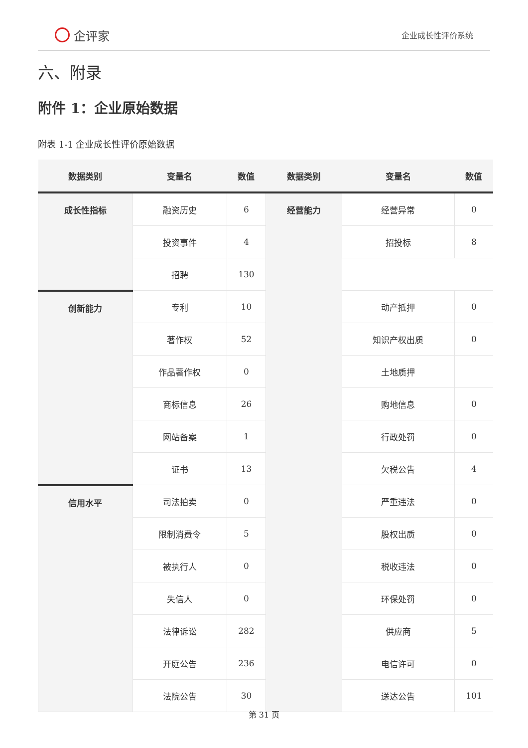企评家
企业成长性评价系统
六、附录
附件 1：企业原始数据
附表 1-1 企业成长性评价原始数据
| 数据类别 | 变量名 | 数值 | 数据类别 | 变量名 | 数值 |
| --- | --- | --- | --- | --- | --- |
| 成长性指标 | 融资历史 | 6 | 经营能力 | 经营异常 | 0 |
| | 投资事件 | 4 | | 招投标 | 8 |
| | 招聘 | 130 | | | |
| 创新能力 | 专利 | 10 | | 动产抵押 | 0 |
| | 著作权 | 52 | | 知识产权出质 | 0 |
| | 作品著作权 | 0 | | 土地质押 | |
| | 商标信息 | 26 | | 购地信息 | 0 |
| | 网站备案 | 1 | | 行政处罚 | 0 |
| | 证书 | 13 | | 欠税公告 | 4 |
| 信用水平 | 司法拍卖 | 0 | | 严重违法 | 0 |
| | 限制消费令 | 5 | | 股权出质 | 0 |
| | 被执行人 | 0 | | 税收违法 | 0 |
| | 失信人 | 0 | | 环保处罚 | 0 |
| | 法律诉讼 | 282 | | 供应商 | 5 |
| | 开庭公告 | 236 | | 电信许可 | 0 |
| | 法院公告 | 30 | | 送达公告 | 101 |
第 31 页